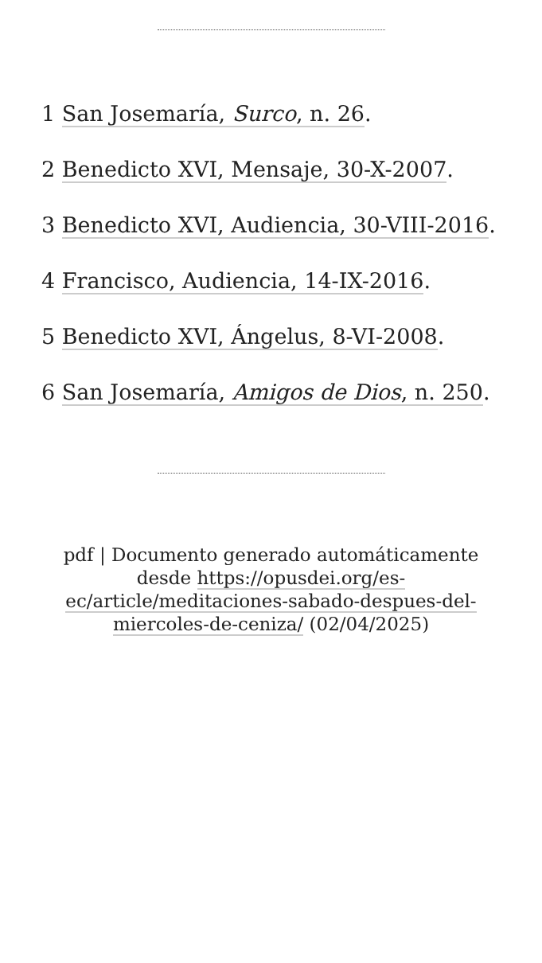1 San Josemaría, Surco, n. 26.
2 Benedicto XVI, Mensaje, 30-X-2007.
3 Benedicto XVI, Audiencia, 30-VIII-2016.
4 Francisco, Audiencia, 14-IX-2016.
5 Benedicto XVI, Ángelus, 8-VI-2008.
6 San Josemaría, Amigos de Dios, n. 250.
pdf | Documento generado automáticamente desde https://opusdei.org/es-ec/article/meditaciones-sabado-despues-del-miercoles-de-ceniza/ (02/04/2025)